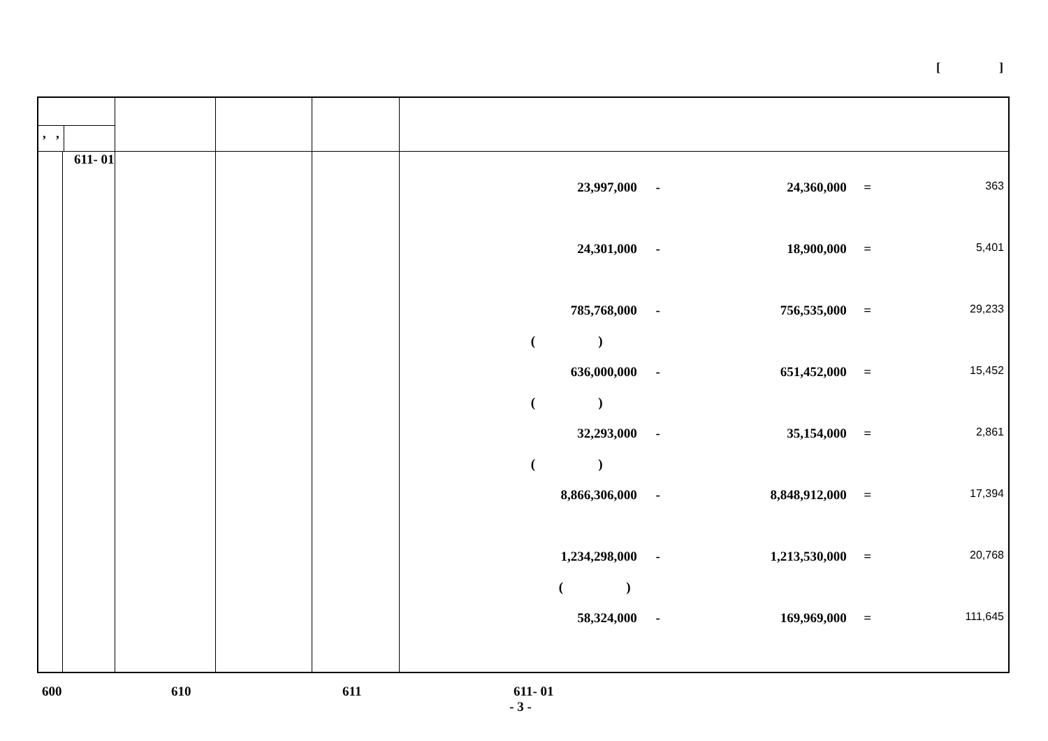[]
| , , | | | | | | |
| | 611- 01 | | | | | 23,997,000 - 24,360,000 = 363 24,301,000 - 18,900,000 = 5,401 785,768,000 - 756,535,000 = 29,233 ( ) 636,000,000 - 651,452,000 = 15,452 ( ) 32,293,000 - 35,154,000 = 2,861 ( ) 8,866,306,000 - 8,848,912,000 = 17,394 1,234,298,000 - 1,213,530,000 = 20,768 ( ) 58,324,000 - 169,969,000 = 111,645 |
600 610 611 611- 01
- 3 -